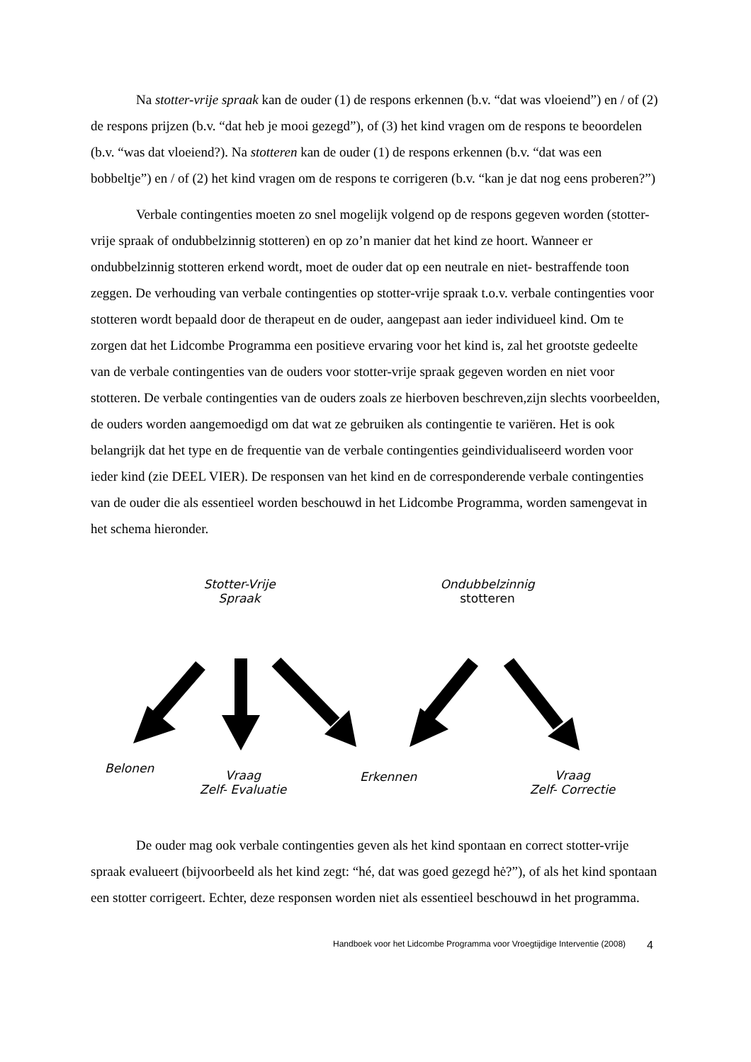Na stotter-vrije spraak kan de ouder (1) de respons erkennen (b.v. “dat was vloeiend”) en / of (2) de respons prijzen (b.v. “dat heb je mooi gezegd”), of (3) het kind vragen om de respons te beoordelen (b.v. “was dat vloeiend?). Na stotteren kan de ouder (1) de respons erkennen (b.v. “dat was een bobbeltje”) en / of (2) het kind vragen om de respons te corrigeren (b.v. “kan je dat nog eens proberen?”)
Verbale contingenties moeten zo snel mogelijk volgend op de respons gegeven worden (stotter-vrije spraak of ondubbelzinnig stotteren) en op zo’n manier dat het kind ze hoort. Wanneer er ondubbelzinnig stotteren erkend wordt, moet de ouder dat op een neutrale en niet- bestraffende toon zeggen. De verhouding van verbale contingenties op stotter-vrije spraak t.o.v. verbale contingenties voor stotteren wordt bepaald door de therapeut en de ouder, aangepast aan ieder individueel kind. Om te zorgen dat het Lidcombe Programma een positieve ervaring voor het kind is, zal het grootste gedeelte van de verbale contingenties van de ouders voor stotter-vrije spraak gegeven worden en niet voor stotteren. De verbale contingenties van de ouders zoals ze hierboven beschreven,zijn slechts voorbeelden, de ouders worden aangemoedigd om dat wat ze gebruiken als contingentie te variëren. Het is ook belangrijk dat het type en de frequentie van de verbale contingenties geindividualiseerd worden voor ieder kind (zie DEEL VIER). De responsen van het kind en de corresponderende verbale contingenties van de ouder die als essentieel worden beschouwd in het Lidcombe Programma, worden samengevat in het schema hieronder.
Stotter-Vrije
Spraak
Ondubbelzinnig
stotteren
Belonen
Vraag
Zelf- Evaluatie
Erkennen
Vraag
Zelf- Correctie
De ouder mag ook verbale contingenties geven als het kind spontaan en correct stotter-vrije spraak evalueert (bijvoorbeeld als het kind zegt: “hé, dat was goed gezegd hė?”), of als het kind spontaan een stotter corrigeert. Echter, deze responsen worden niet als essentieel beschouwd in het programma.
Handboek voor het Lidcombe Programma voor Vroegtijdige Interventie (2008) 4